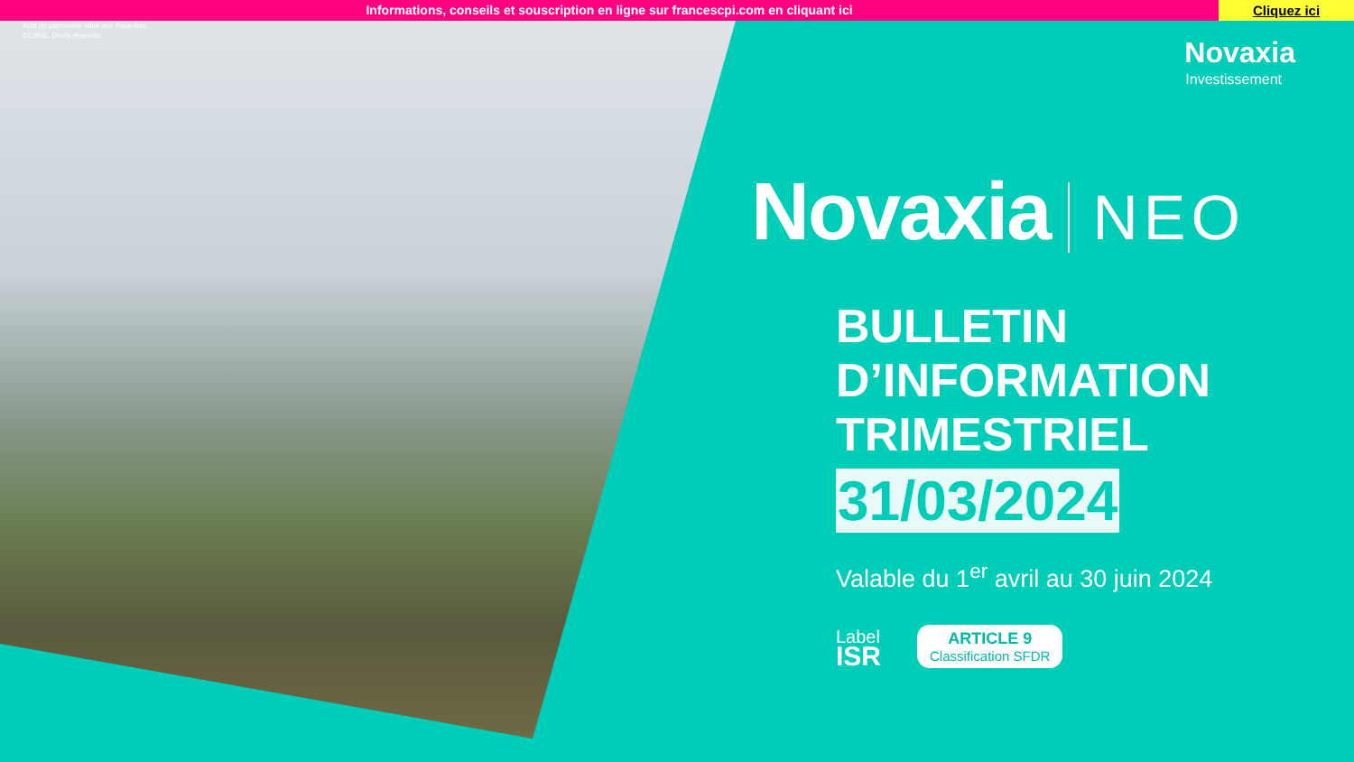Informations, conseils et souscription en ligne sur francescpi.com en cliquant ici
Cliquez ici
Actif du patrimoine situé aux Pays-Bas.
©CBRE. Droits réservés.
Novaxia
Investissement
Novaxia NEO
BULLETIN
D’INFORMATION
TRIMESTRIEL
31/03/2024
Valable du 1<sup>er</sup> avril au 30 juin 2024
Label
ISR
ARTICLE 9
Classification SFDR